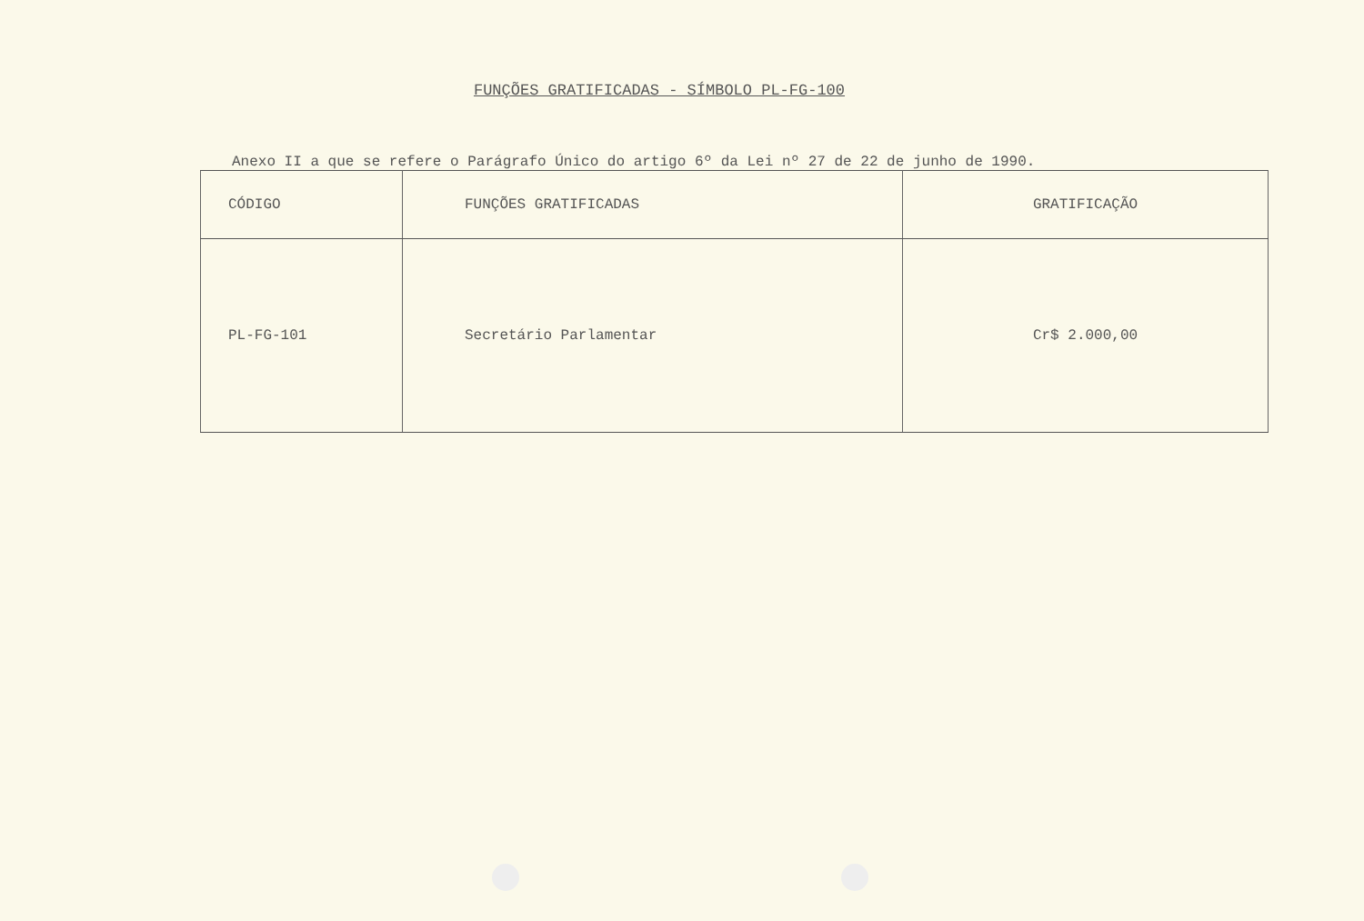FUNÇÕES GRATIFICADAS - SÍMBOLO PL-FG-100
Anexo II a que se refere o Parágrafo Único do artigo 6º da Lei nº 27 de 22 de junho de 1990.
| CÓDIGO | FUNÇÕES GRATIFICADAS | GRATIFICAÇÃO |
| --- | --- | --- |
| PL-FG-101 | Secretário Parlamentar | Cr$ 2.000,00 |